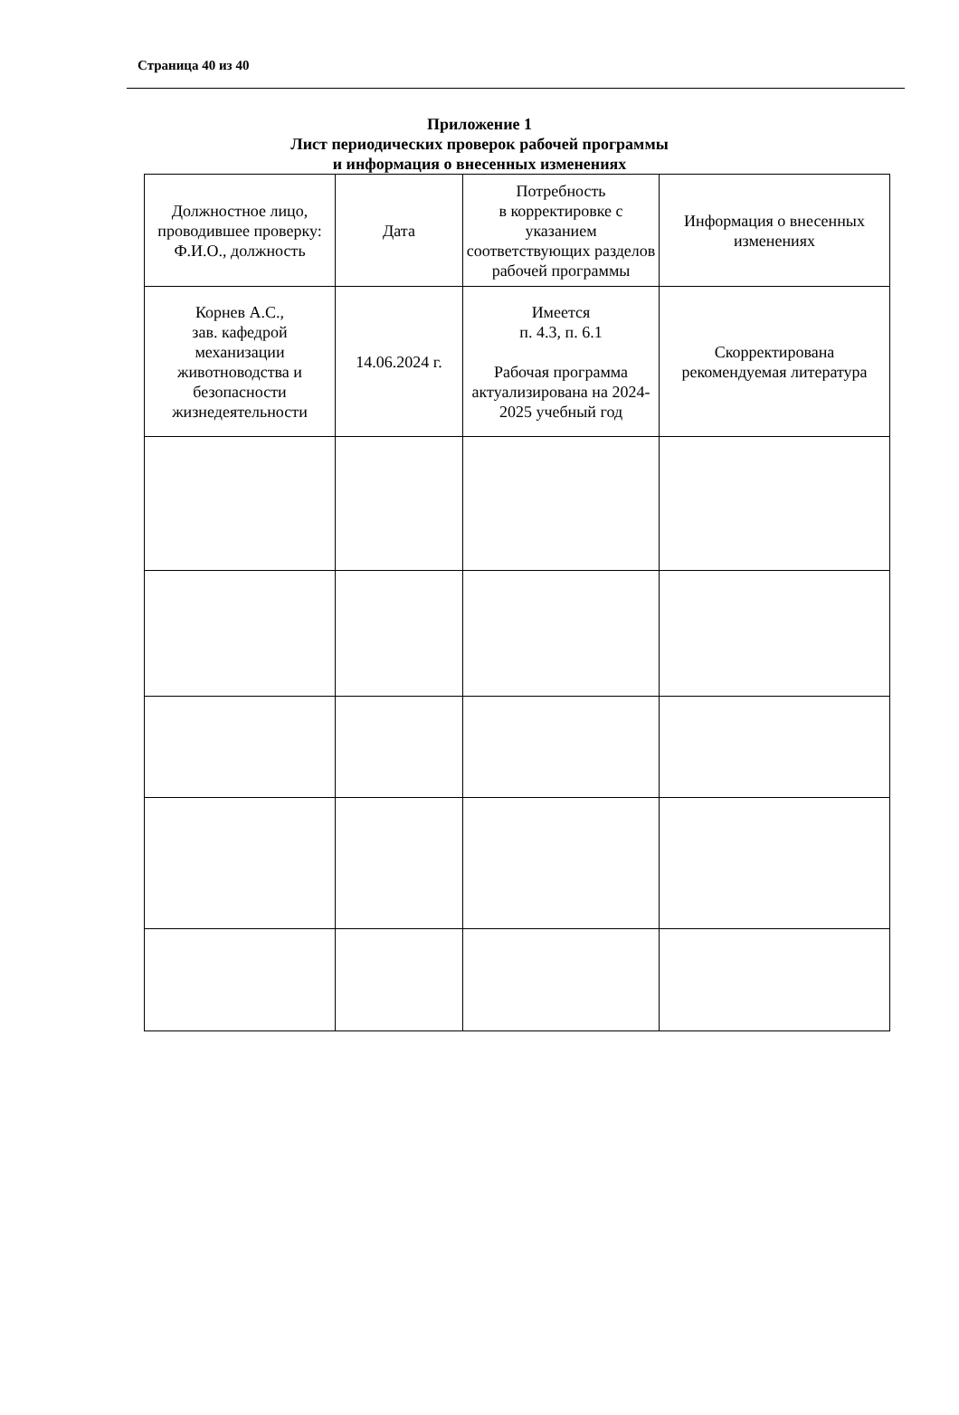Страница 40 из 40
Приложение 1
Лист периодических проверок рабочей программы
и информация о внесенных изменениях
| Должностное лицо, проводившее проверку: Ф.И.О., должность | Дата | Потребность в корректировке с указанием соответствующих разделов рабочей программы | Информация о внесенных изменениях |
| Корнев А.С., зав. кафедрой механизации животноводства и безопасности жизнедеятельности | 14.06.2024 г. | Имеется п. 4.3, п. 6.1 Рабочая программа актуализирована на 2024-2025 учебный год | Скорректирована рекомендуемая литература |